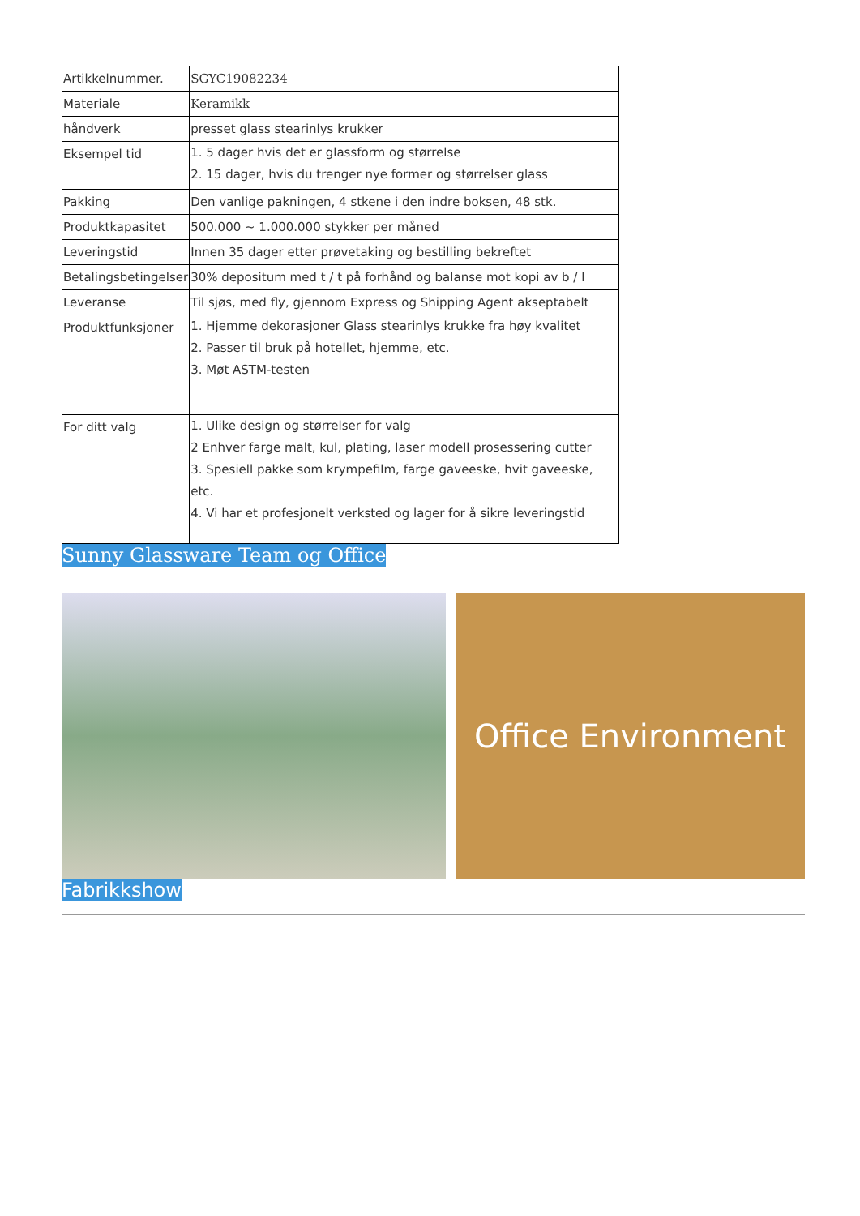| Artikkelnummer. | SGYC19082234 |
| Materiale | Keramikk |
| håndverk | presset glass stearinlys krukker |
| Eksempel tid | 1. 5 dager hvis det er glassform og størrelse 2. 15 dager, hvis du trenger nye former og størrelser glass |
| Pakking | Den vanlige pakningen, 4 stkene i den indre boksen, 48 stk. |
| Produktkapasitet | 500.000 ~ 1.000.000 stykker per måned |
| Leveringstid | Innen 35 dager etter prøvetaking og bestilling bekreftet |
| Betalingsbetingelser | 30% depositum med t / t på forhånd og balanse mot kopi av b / l |
| Leveranse | Til sjøs, med fly, gjennom Express og Shipping Agent akseptabelt |
| Produktfunksjoner | 1. Hjemme dekorasjoner Glass stearinlys krukke fra høy kvalitet 2. Passer til bruk på hotellet, hjemme, etc. 3. Møt ASTM-testen |
| For ditt valg | 1. Ulike design og størrelser for valg 2 Enhver farge malt, kul, plating, laser modell prosessering cutter 3. Spesiell pakke som krympefilm, farge gaveeske, hvit gaveeske, etc. 4. Vi har et profesjonelt verksted og lager for å sikre leveringstid |
Sunny Glassware Team og Office
Office Environment
Fabrikkshow